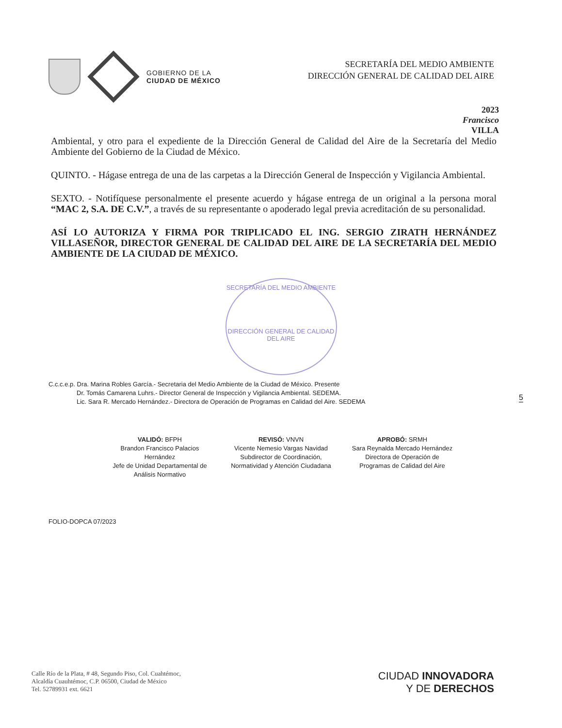GOBIERNO DE LA
CIUDAD DE MÉXICO
SECRETARÍA DEL MEDIO AMBIENTE
DIRECCIÓN GENERAL DE CALIDAD DEL AIRE
2023
Francisco
VILLA
Ambiental, y otro para el expediente de la Dirección General de Calidad del Aire de la Secretaría del Medio Ambiente del Gobierno de la Ciudad de México.
QUINTO. - Hágase entrega de una de las carpetas a la Dirección General de Inspección y Vigilancia Ambiental.
SEXTO. - Notifíquese personalmente el presente acuerdo y hágase entrega de un original a la persona moral “MAC 2, S.A. DE C.V.”, a través de su representante o apoderado legal previa acreditación de su personalidad.
ASÍ LO AUTORIZA Y FIRMA POR TRIPLICADO EL ING. SERGIO ZIRATH HERNÁNDEZ VILLASEÑOR, DIRECTOR GENERAL DE CALIDAD DEL AIRE DE LA SECRETARÍA DEL MEDIO AMBIENTE DE LA CIUDAD DE MÉXICO.
SECRETARÍA DEL MEDIO AMBIENTE
DIRECCIÓN GENERAL DE CALIDAD DEL AIRE
C.c.c.e.p. Dra. Marina Robles García.- Secretaria del Medio Ambiente de la Ciudad de México. Presente
Dr. Tomás Camarena Luhrs.- Director General de Inspección y Vigilancia Ambiental. SEDEMA.
Lic. Sara R. Mercado Hernández.- Directora de Operación de Programas en Calidad del Aire. SEDEMA
VALIDÓ: BFPH
Brandon Francisco Palacios Hernández
Jefe de Unidad Departamental de Análisis Normativo
REVISÓ: VNVN
Vicente Nemesio Vargas Navidad
Subdirector de Coordinación, Normatividad y Atención Ciudadana
APROBÓ: SRMH
Sara Reynalda Mercado Hernández
Directora de Operación de Programas de Calidad del Aire
FOLIO-DOPCA 07/2023
5
Calle Río de la Plata, # 48, Segundo Piso, Col. Cuahtémoc,
Alcaldía Cuauhtémoc, C.P. 06500, Ciudad de México
Tel. 52789931 ext. 6621
CIUDAD INNOVADORA
Y DE DERECHOS